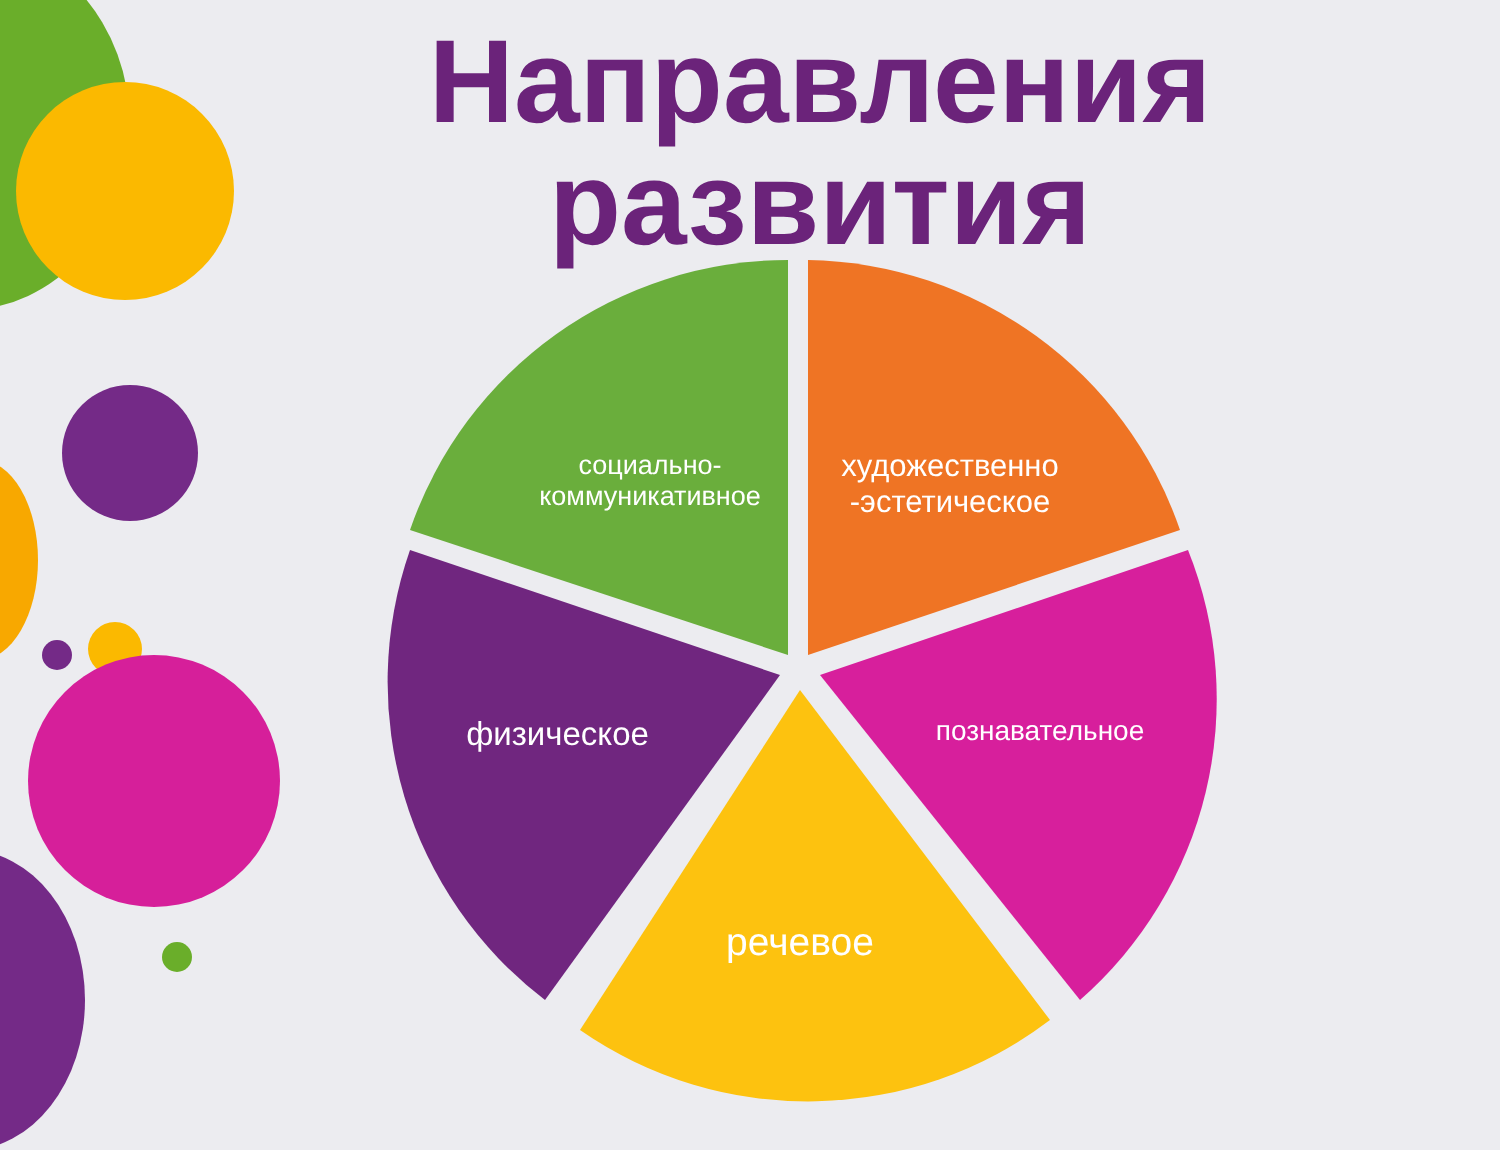Направления развития
социально-
коммуникативное
художественно
-эстетическое
физическое познавательное
речевое